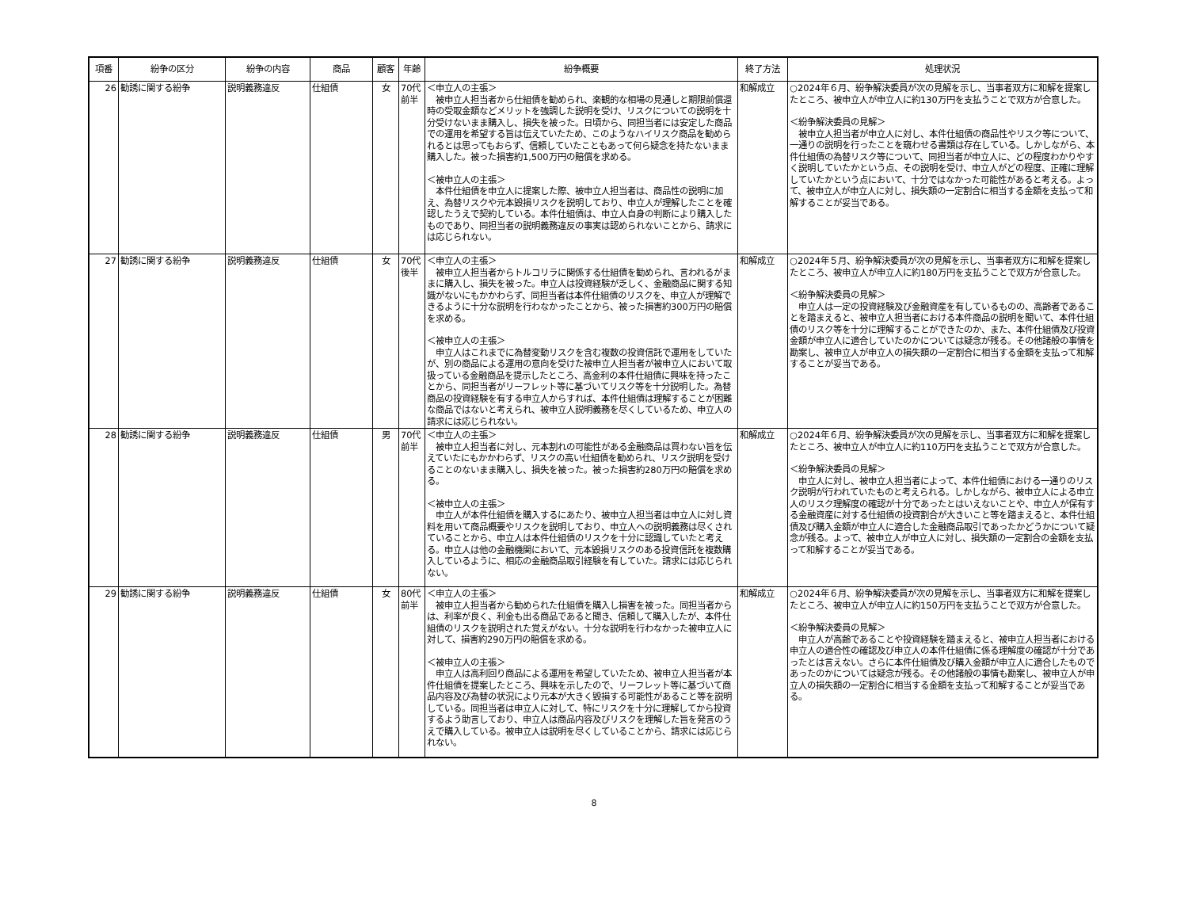| 項番 | 紛争の区分 | 紛争の内容 | 商品 | 顧客 | 年齢 | 紛争概要 | 終了方法 | 処理状況 |
| --- | --- | --- | --- | --- | --- | --- | --- | --- |
| 26 | 勧誘に関する紛争 | 説明義務違反 | 仕組債 | 女 | 70代 前半 | ＜申立人の主張＞ 被申立人担当者から仕組債を勧められ、楽観的な相場の見通しと期限前償還時の受取金額などメリットを強調した説明を受け、リスクについての説明を十分受けないまま購入し、損失を被った。日頃から、同担当者には安定した商品での運用を希望する旨は伝えていたため、このようなハイリスク商品を勧められるとは思ってもおらず、信頼していたこともあって何ら疑念を持たないまま購入した。被った損害約1,500万円の賠償を求める。 ＜被申立人の主張＞ 本件仕組債を申立人に提案した際、被申立人担当者は、商品性の説明に加え、為替リスクや元本毀損リスクを説明しており、申立人が理解したことを確認したうえで契約している。本件仕組債は、申立人自身の判断により購入したものであり、同担当者の説明義務違反の事実は認められないことから、請求には応じられない。 | 和解成立 | ○2024年６月、紛争解決委員が次の見解を示し、当事者双方に和解を提案したところ、被申立人が申立人に約130万円を支払うことで双方が合意した。 ＜紛争解決委員の見解＞ 被申立人担当者が申立人に対し、本件仕組債の商品性やリスク等について、一通りの説明を行ったことを窺わせる書類は存在している。しかしながら、本件仕組債の為替リスク等について、同担当者が申立人に、どの程度わかりやすく説明していたかという点、その説明を受け、申立人がどの程度、正確に理解していたかという点において、十分ではなかった可能性があると考える。よって、被申立人が申立人に対し、損失額の一定割合に相当する金額を支払って和解することが妥当である。 |
| 27 | 勧誘に関する紛争 | 説明義務違反 | 仕組債 | 女 | 70代 後半 | ＜申立人の主張＞ 被申立人担当者からトルコリラに関係する仕組債を勧められ、言われるがままに購入し、損失を被った。申立人は投資経験が乏しく、金融商品に関する知識がないにもかかわらず、同担当者は本件仕組債のリスクを、申立人が理解できるように十分な説明を行わなかったことから、被った損害約300万円の賠償を求める。 ＜被申立人の主張＞ 申立人はこれまでに為替変動リスクを含む複数の投資信託で運用をしていたが、別の商品による運用の意向を受けた被申立人担当者が被申立人において取扱っている金融商品を提示したところ、高金利の本件仕組債に興味を持ったことから、同担当者がリーフレット等に基づいてリスク等を十分説明した。為替商品の投資経験を有する申立人からすれば、本件仕組債は理解することが困難な商品ではないと考えられ、被申立人説明義務を尽くしているため、申立人の請求には応じられない。 | 和解成立 | ○2024年５月、紛争解決委員が次の見解を示し、当事者双方に和解を提案したところ、被申立人が申立人に約180万円を支払うことで双方が合意した。 ＜紛争解決委員の見解＞ 申立人は一定の投資経験及び金融資産を有しているものの、高齢者であることを踏まえると、被申立人担当者における本件商品の説明を聞いて、本件仕組債のリスク等を十分に理解することができたのか、また、本件仕組債及び投資金額が申立人に適合していたのかについては疑念が残る。その他諸般の事情を勘案し、被申立人が申立人の損失額の一定割合に相当する金額を支払って和解することが妥当である。 |
| 28 | 勧誘に関する紛争 | 説明義務違反 | 仕組債 | 男 | 70代 前半 | ＜申立人の主張＞ 被申立人担当者に対し、元本割れの可能性がある金融商品は買わない旨を伝えていたにもかかわらず、リスクの高い仕組債を勧められ、リスク説明を受けることのないまま購入し、損失を被った。被った損害約280万円の賠償を求める。 ＜被申立人の主張＞ 申立人が本件仕組債を購入するにあたり、被申立人担当者は申立人に対し資料を用いて商品概要やリスクを説明しており、申立人への説明義務は尽くされていることから、申立人は本件仕組債のリスクを十分に認識していたと考える。申立人は他の金融機関において、元本毀損リスクのある投資信託を複数購入しているように、相応の金融商品取引経験を有していた。請求には応じられない。 | 和解成立 | ○2024年６月、紛争解決委員が次の見解を示し、当事者双方に和解を提案したところ、被申立人が申立人に約110万円を支払うことで双方が合意した。 ＜紛争解決委員の見解＞ 申立人に対し、被申立人担当者によって、本件仕組債における一通りのリスク説明が行われていたものと考えられる。しかしながら、被申立人による申立人のリスク理解度の確認が十分であったとはいえないことや、申立人が保有する金融資産に対する仕組債の投資割合が大きいこと等を踏まえると、本件仕組債及び購入金額が申立人に適合した金融商品取引であったかどうかについて疑念が残る。よって、被申立人が申立人に対し、損失額の一定割合の金額を支払って和解することが妥当である。 |
| 29 | 勧誘に関する紛争 | 説明義務違反 | 仕組債 | 女 | 80代 前半 | ＜申立人の主張＞ 被申立人担当者から勧められた仕組債を購入し損害を被った。同担当者からは、利率が良く、利金も出る商品であると聞き、信頼して購入したが、本件仕組債のリスクを説明された覚えがない。十分な説明を行わなかった被申立人に対して、損害約290万円の賠償を求める。 ＜被申立人の主張＞ 申立人は高利回り商品による運用を希望していたため、被申立人担当者が本件仕組債を提案したところ、興味を示したので、リーフレット等に基づいて商品内容及び為替の状況により元本が大きく毀損する可能性があること等を説明している。同担当者は申立人に対して、特にリスクを十分に理解してから投資するよう助言しており、申立人は商品内容及びリスクを理解した旨を発言のうえで購入している。被申立人は説明を尽くしていることから、請求には応じられない。 | 和解成立 | ○2024年６月、紛争解決委員が次の見解を示し、当事者双方に和解を提案したところ、被申立人が申立人に約150万円を支払うことで双方が合意した。 ＜紛争解決委員の見解＞ 申立人が高齢であることや投資経験を踏まえると、被申立人担当者における申立人の適合性の確認及び申立人の本件仕組債に係る理解度の確認が十分であったとは言えない。さらに本件仕組債及び購入金額が申立人に適合したものであったのかについては疑念が残る。その他諸般の事情も勘案し、被申立人が申立人の損失額の一定割合に相当する金額を支払って和解することが妥当である。 |
8